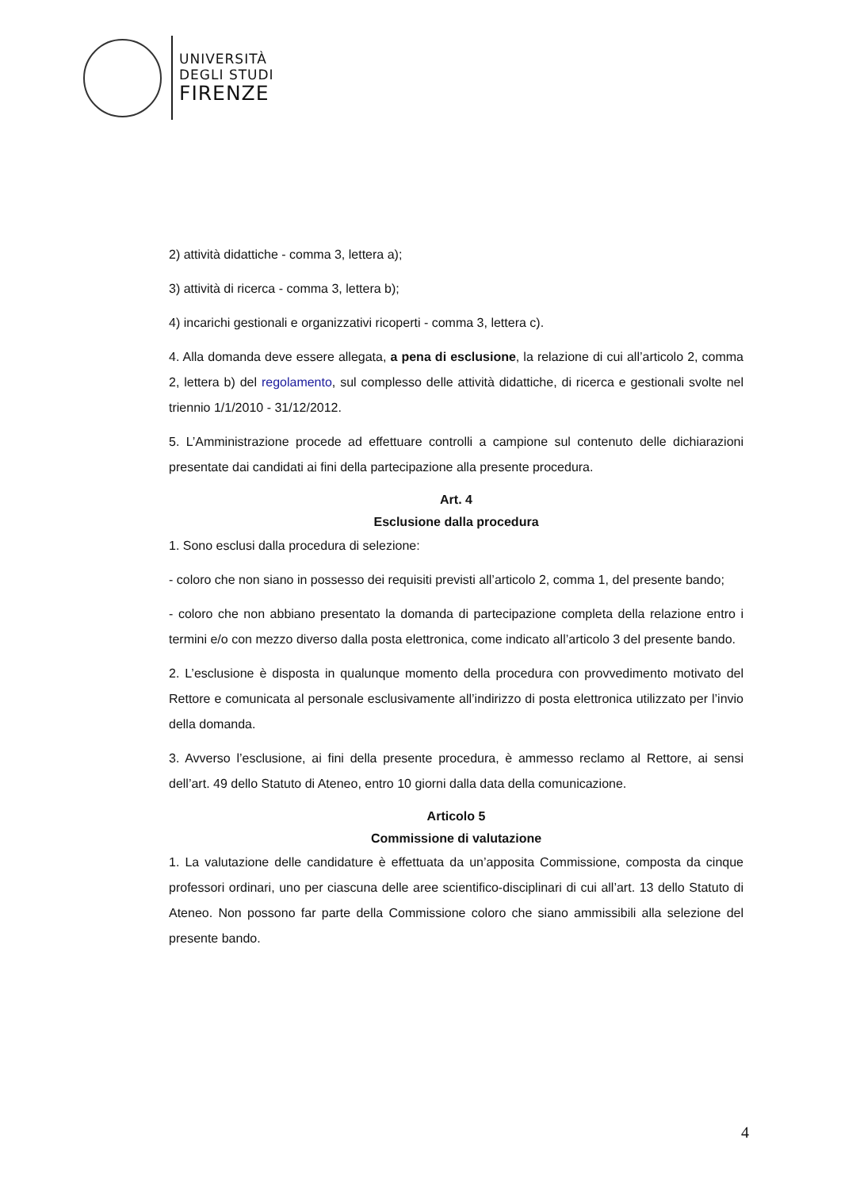UNIVERSITÀ
DEGLI STUDI
FIRENZE
2) attività didattiche - comma 3, lettera a);
3) attività di ricerca - comma 3, lettera b);
4) incarichi gestionali e organizzativi ricoperti - comma 3, lettera c).
4. Alla domanda deve essere allegata, a pena di esclusione, la relazione di cui all’articolo 2, comma 2, lettera b) del regolamento, sul complesso delle attività didattiche, di ricerca e gestionali svolte nel triennio 1/1/2010 - 31/12/2012.
5. L’Amministrazione procede ad effettuare controlli a campione sul contenuto delle dichiarazioni presentate dai candidati ai fini della partecipazione alla presente procedura.
Art. 4
Esclusione dalla procedura
1. Sono esclusi dalla procedura di selezione:
- coloro che non siano in possesso dei requisiti previsti all’articolo 2, comma 1, del presente bando;
- coloro che non abbiano presentato la domanda di partecipazione completa della relazione entro i termini e/o con mezzo diverso dalla posta elettronica, come indicato all’articolo 3 del presente bando.
2. L’esclusione è disposta in qualunque momento della procedura con provvedimento motivato del Rettore e comunicata al personale esclusivamente all’indirizzo di posta elettronica utilizzato per l’invio della domanda.
3. Avverso l’esclusione, ai fini della presente procedura, è ammesso reclamo al Rettore, ai sensi dell’art. 49 dello Statuto di Ateneo, entro 10 giorni dalla data della comunicazione.
Articolo 5
Commissione di valutazione
1. La valutazione delle candidature è effettuata da un’apposita Commissione, composta da cinque professori ordinari, uno per ciascuna delle aree scientifico-disciplinari di cui all’art. 13 dello Statuto di Ateneo. Non possono far parte della Commissione coloro che siano ammissibili alla selezione del presente bando.
4